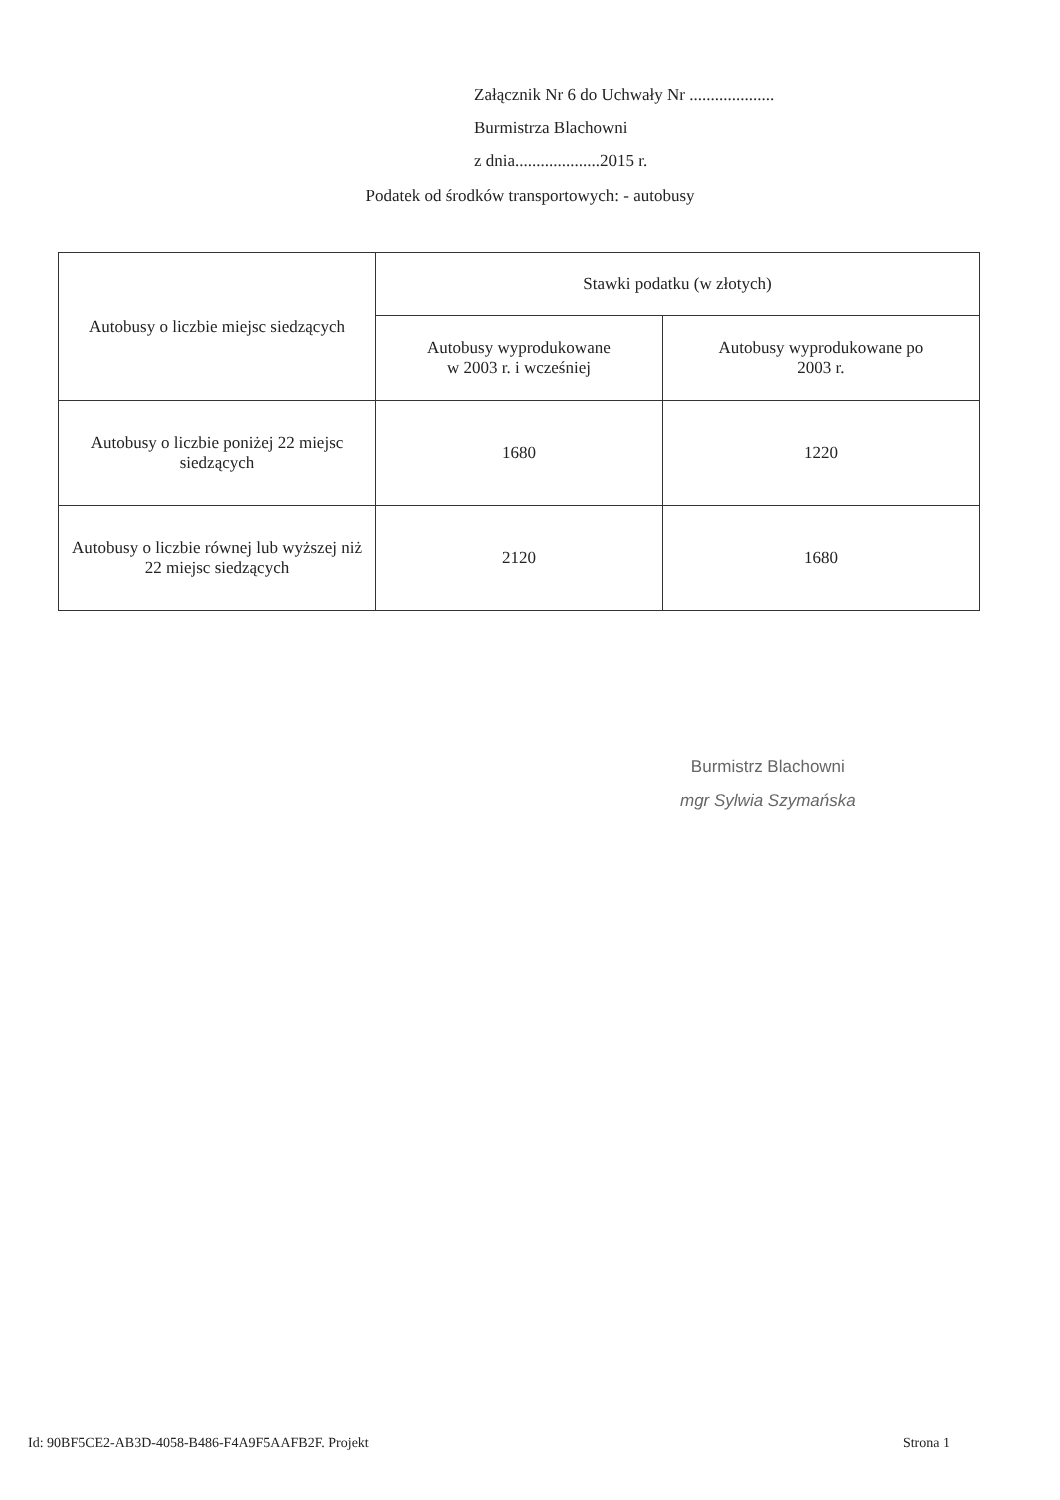Załącznik Nr 6 do Uchwały Nr ....................
Burmistrza Blachowni
z dnia....................2015 r.
Podatek od środków transportowych: - autobusy
| Autobusy o liczbie miejsc siedzących | Stawki podatku (w złotych) | |
| --- | --- | --- |
| | Autobusy wyprodukowane w 2003 r. i wcześniej | Autobusy wyprodukowane po 2003 r. |
| Autobusy o liczbie poniżej 22 miejsc siedzących | 1680 | 1220 |
| Autobusy o liczbie równej lub wyższej niż 22 miejsc siedzących | 2120 | 1680 |
Burmistrz Blachowni
mgr Sylwia Szymańska
Id: 90BF5CE2-AB3D-4058-B486-F4A9F5AAFB2F. Projekt Strona 1